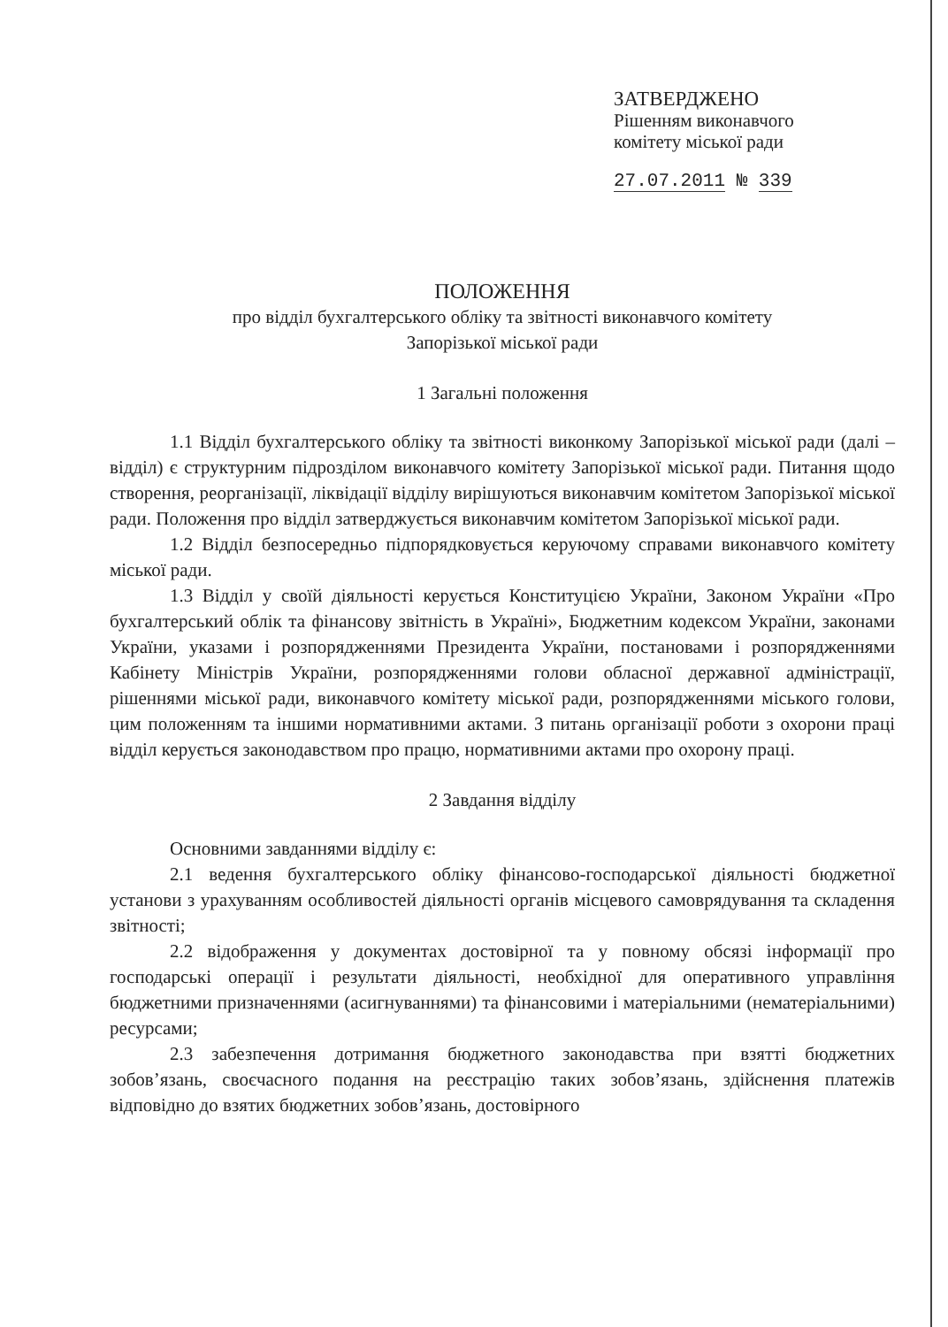ЗАТВЕРДЖЕНО
Рішенням виконавчого
комітету міської ради
27.07.2011 № 339
ПОЛОЖЕННЯ
про відділ бухгалтерського обліку та звітності виконавчого комітету
Запорізької міської ради
1 Загальні положення
1.1 Відділ бухгалтерського обліку та звітності виконкому Запорізької міської ради (далі – відділ) є структурним підрозділом виконавчого комітету Запорізької міської ради. Питання щодо створення, реорганізації, ліквідації відділу вирішуються виконавчим комітетом Запорізької міської ради. Положення про відділ затверджується виконавчим комітетом Запорізької міської ради.
1.2 Відділ безпосередньо підпорядковується керуючому справами виконавчого комітету міської ради.
1.3 Відділ у своїй діяльності керується Конституцією України, Законом України «Про бухгалтерський облік та фінансову звітність в Україні», Бюджетним кодексом України, законами України, указами і розпорядженнями Президента України, постановами і розпорядженнями Кабінету Міністрів України, розпорядженнями голови обласної державної адміністрації, рішеннями міської ради, виконавчого комітету міської ради, розпорядженнями міського голови, цим положенням та іншими нормативними актами. З питань організації роботи з охорони праці відділ керується законодавством про працю, нормативними актами про охорону праці.
2 Завдання відділу
Основними завданнями відділу є:
2.1 ведення бухгалтерського обліку фінансово-господарської діяльності бюджетної установи з урахуванням особливостей діяльності органів місцевого самоврядування та складення звітності;
2.2 відображення у документах достовірної та у повному обсязі інформації про господарські операції і результати діяльності, необхідної для оперативного управління бюджетними призначеннями (асигнуваннями) та фінансовими і матеріальними (нематеріальними) ресурсами;
2.3 забезпечення дотримання бюджетного законодавства при взятті бюджетних зобов’язань, своєчасного подання на реєстрацію таких зобов’язань, здійснення платежів відповідно до взятих бюджетних зобов’язань, достовірного